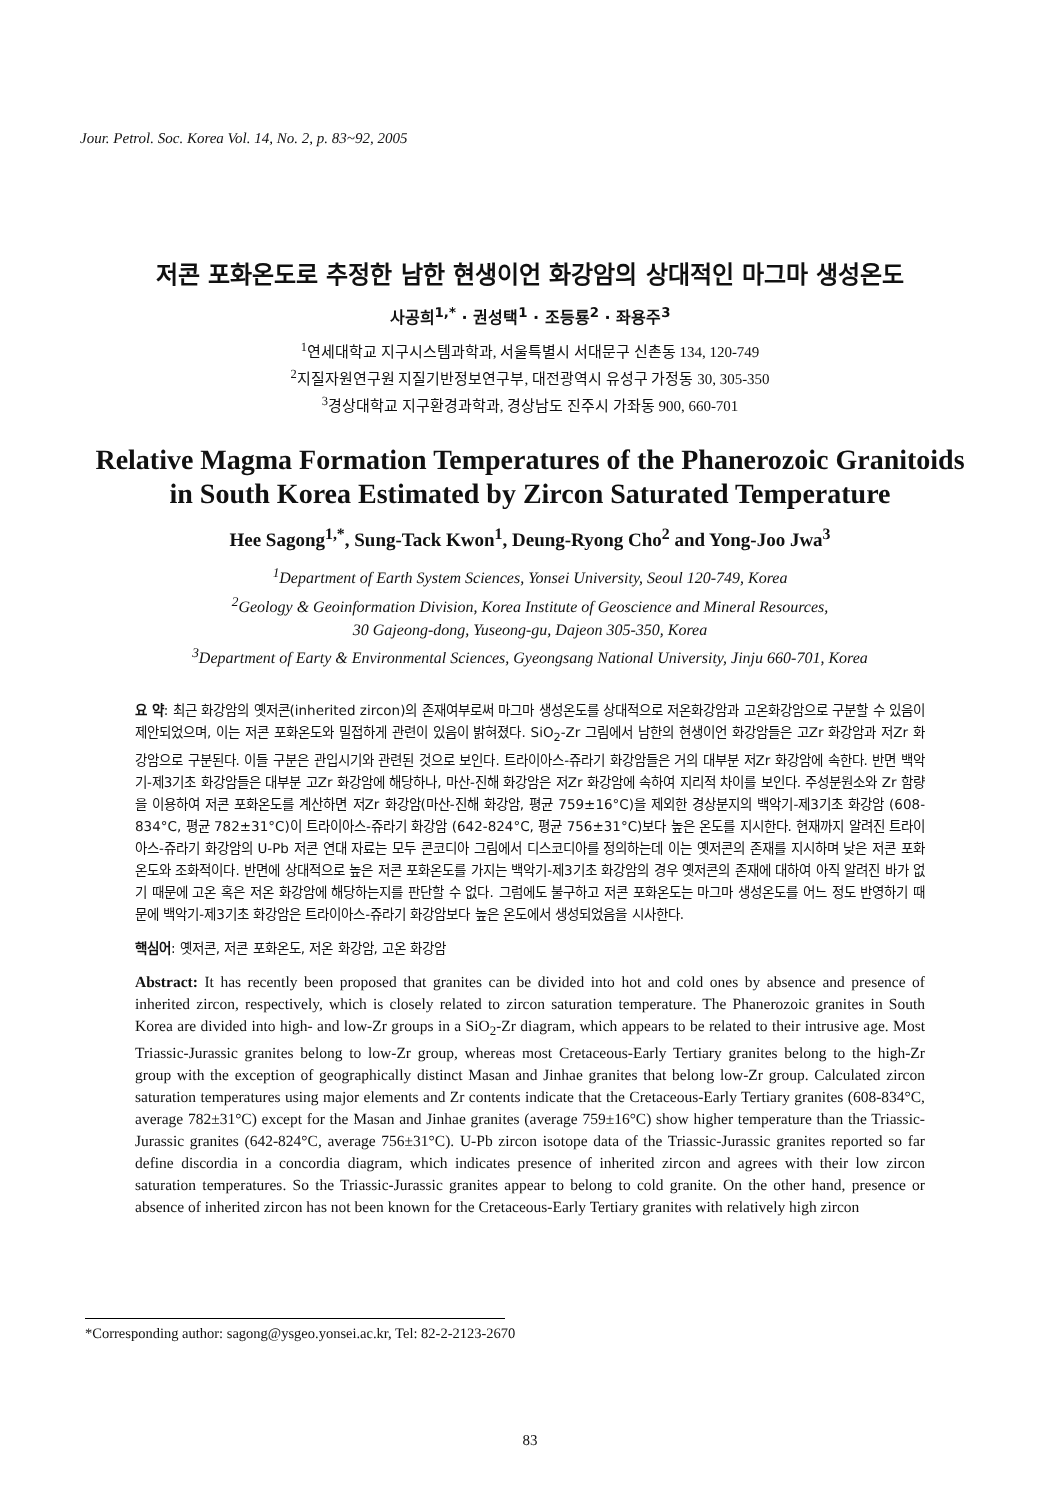Jour. Petrol. Soc. Korea Vol. 14, No. 2, p. 83~92, 2005
저콘 포화온도로 추정한 남한 현생이언 화강암의 상대적인 마그마 생성온도
사공희<sup>1,*</sup> · 권성택<sup>1</sup> · 조등룡<sup>2</sup> · 좌용주<sup>3</sup>
<sup>1</sup> 연세대학교 지구시스템과학과, 서울특별시 서대문구 신촌동 134, 120-749
<sup>2</sup> 지질자원연구원 지질기반정보연구부, 대전광역시 유성구 가정동 30, 305-350
<sup>3</sup> 경상대학교 지구환경과학과, 경상남도 진주시 가좌동 900, 660-701
Relative Magma Formation Temperatures of the Phanerozoic Granitoids in South Korea Estimated by Zircon Saturated Temperature
Hee Sagong<sup>1,*</sup>, Sung-Tack Kwon<sup>1</sup>, Deung-Ryong Cho<sup>2</sup> and Yong-Joo Jwa<sup>3</sup>
<sup>1</sup> Department of Earth System Sciences, Yonsei University, Seoul 120-749, Korea
<sup>2</sup> Geology & Geoinformation Division, Korea Institute of Geoscience and Mineral Resources,
30 Gajeong-dong, Yuseong-gu, Dajeon 305-350, Korea
<sup>3</sup> Department of Earty & Environmental Sciences, Gyeongsang National University, Jinju 660-701, Korea
요 약: 최근 화강암의 옛저콘(inherited zircon)의 존재여부로써 마그마 생성온도를 상대적으로 저온화강암과 고온화강암으로 구분할 수 있음이 제안되었으며, 이는 저콘 포화온도와 밀접하게 관련이 있음이 밝혀졌다. SiO<sub>2</sub>-Zr 그림에서 남한의 현생이언 화강암들은 고Zr 화강암과 저Zr 화강암으로 구분된다. 이들 구분은 관입시기와 관련된 것으로 보인다. 트라이아스-쥬라기 화강암들은 거의 대부분 저Zr 화강암에 속한다. 반면 백악기-제3기초 화강암들은 대부분 고Zr 화강암에 해당하나, 마산-진해 화강암은 저Zr 화강암에 속하여 지리적 차이를 보인다. 주성분원소와 Zr 함량을 이용하여 저콘 포화온도를 계산하면 저Zr 화강암(마산-진해 화강암, 평균 759±16°C)을 제외한 경상분지의 백악기-제3기초 화강암 (608-834°C, 평균 782±31°C)이 트라이아스-쥬라기 화강암 (642-824°C, 평균 756±31°C)보다 높은 온도를 지시한다. 현재까지 알려진 트라이아스-쥬라기 화강암의 U-Pb 저콘 연대 자료는 모두 콘코디아 그림에서 디스코디아를 정의하는데 이는 옛저콘의 존재를 지시하며 낮은 저콘 포화온도와 조화적이다. 반면에 상대적으로 높은 저콘 포화온도를 가지는 백악기-제3기초 화강암의 경우 옛저콘의 존재에 대하여 아직 알려진 바가 없기 때문에 고온 혹은 저온 화강암에 해당하는지를 판단할 수 없다. 그럼에도 불구하고 저콘 포화온도는 마그마 생성온도를 어느 정도 반영하기 때문에 백악기-제3기초 화강암은 트라이아스-쥬라기 화강암보다 높은 온도에서 생성되었음을 시사한다.
핵심어: 옛저콘, 저콘 포화온도, 저온 화강암, 고온 화강암
Abstract: It has recently been proposed that granites can be divided into hot and cold ones by absence and presence of inherited zircon, respectively, which is closely related to zircon saturation temperature. The Phanerozoic granites in South Korea are divided into high- and low-Zr groups in a SiO<sub>2</sub>-Zr diagram, which appears to be related to their intrusive age. Most Triassic-Jurassic granites belong to low-Zr group, whereas most Cretaceous-Early Tertiary granites belong to the high-Zr group with the exception of geographically distinct Masan and Jinhae granites that belong low-Zr group. Calculated zircon saturation temperatures using major elements and Zr contents indicate that the Cretaceous-Early Tertiary granites (608-834°C, average 782±31°C) except for the Masan and Jinhae granites (average 759±16°C) show higher temperature than the Triassic-Jurassic granites (642-824°C, average 756±31°C). U-Pb zircon isotope data of the Triassic-Jurassic granites reported so far define discordia in a concordia diagram, which indicates presence of inherited zircon and agrees with their low zircon saturation temperatures. So the Triassic-Jurassic granites appear to belong to cold granite. On the other hand, presence or absence of inherited zircon has not been known for the Cretaceous-Early Tertiary granites with relatively high zircon
*Corresponding author: sagong@ysgeo.yonsei.ac.kr, Tel: 82-2-2123-2670
83